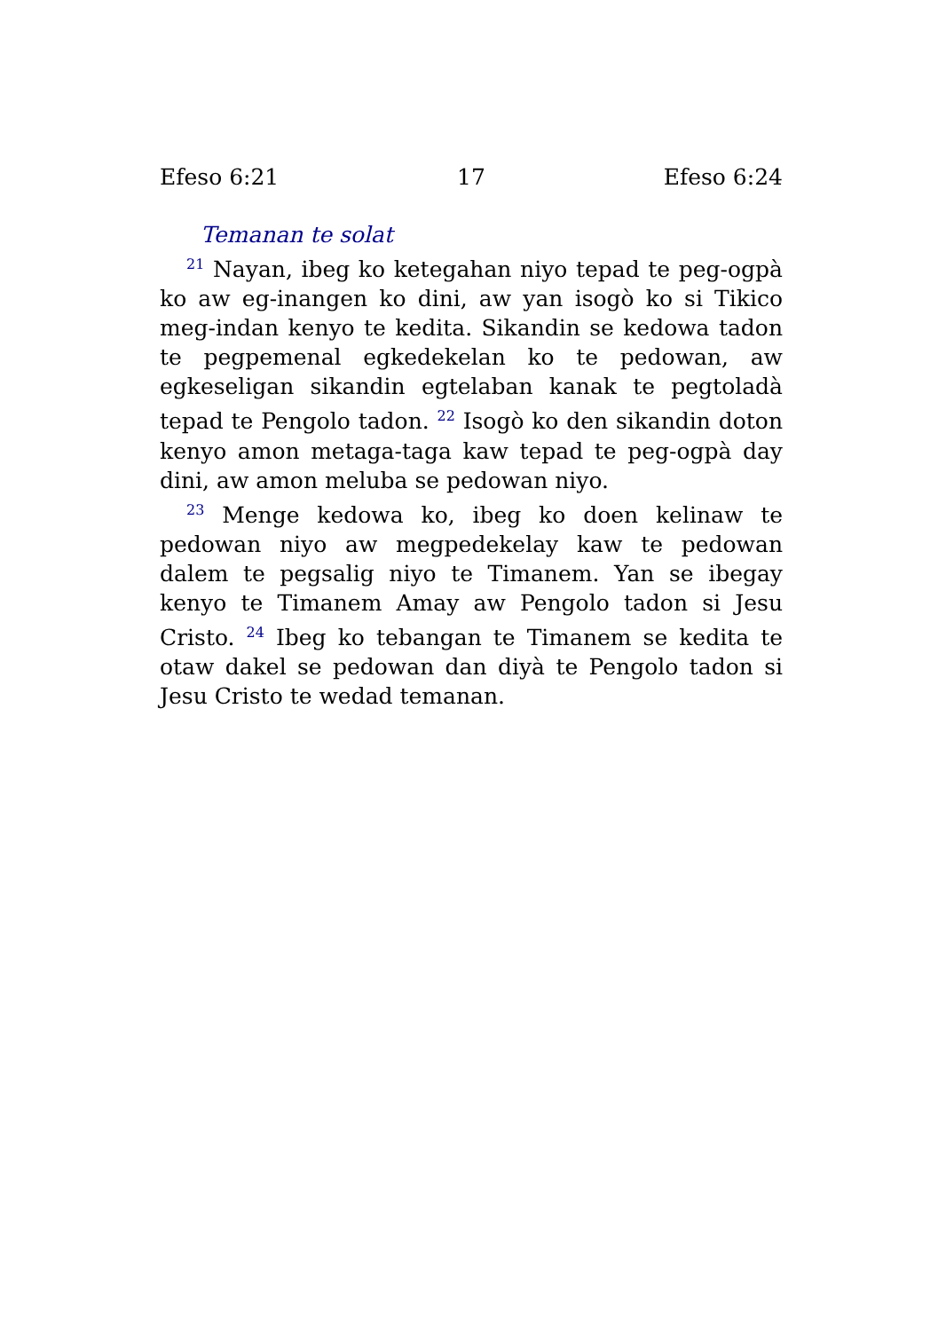Efeso 6:21 17 Efeso 6:24
Temanan te solat
<sup>21</sup> Nayan, ibeg ko ketegahan niyo tepad te peg-ogpà ko aw eg-inangen ko dini, aw yan isogò ko si Tikico meg-indan kenyo te kedita. Sikandin se kedowa tadon te pegpemenal egkedekelan ko te pedowan, aw egkeseligan sikandin egtelaban kanak te pegtoladà tepad te Pengolo tadon. <sup>22</sup> Isogò ko den sikandin doton kenyo amon metaga-taga kaw tepad te peg-ogpà day dini, aw amon meluba se pedowan niyo.
<sup>23</sup> Menge kedowa ko, ibeg ko doen kelinaw te pedowan niyo aw megpedekelay kaw te pedowan dalem te pegsalig niyo te Timanem. Yan se ibegay kenyo te Timanem Amay aw Pengolo tadon si Jesu Cristo. <sup>24</sup> Ibeg ko tebangan te Timanem se kedita te otaw dakel se pedowan dan diyà te Pengolo tadon si Jesu Cristo te wedad temanan.